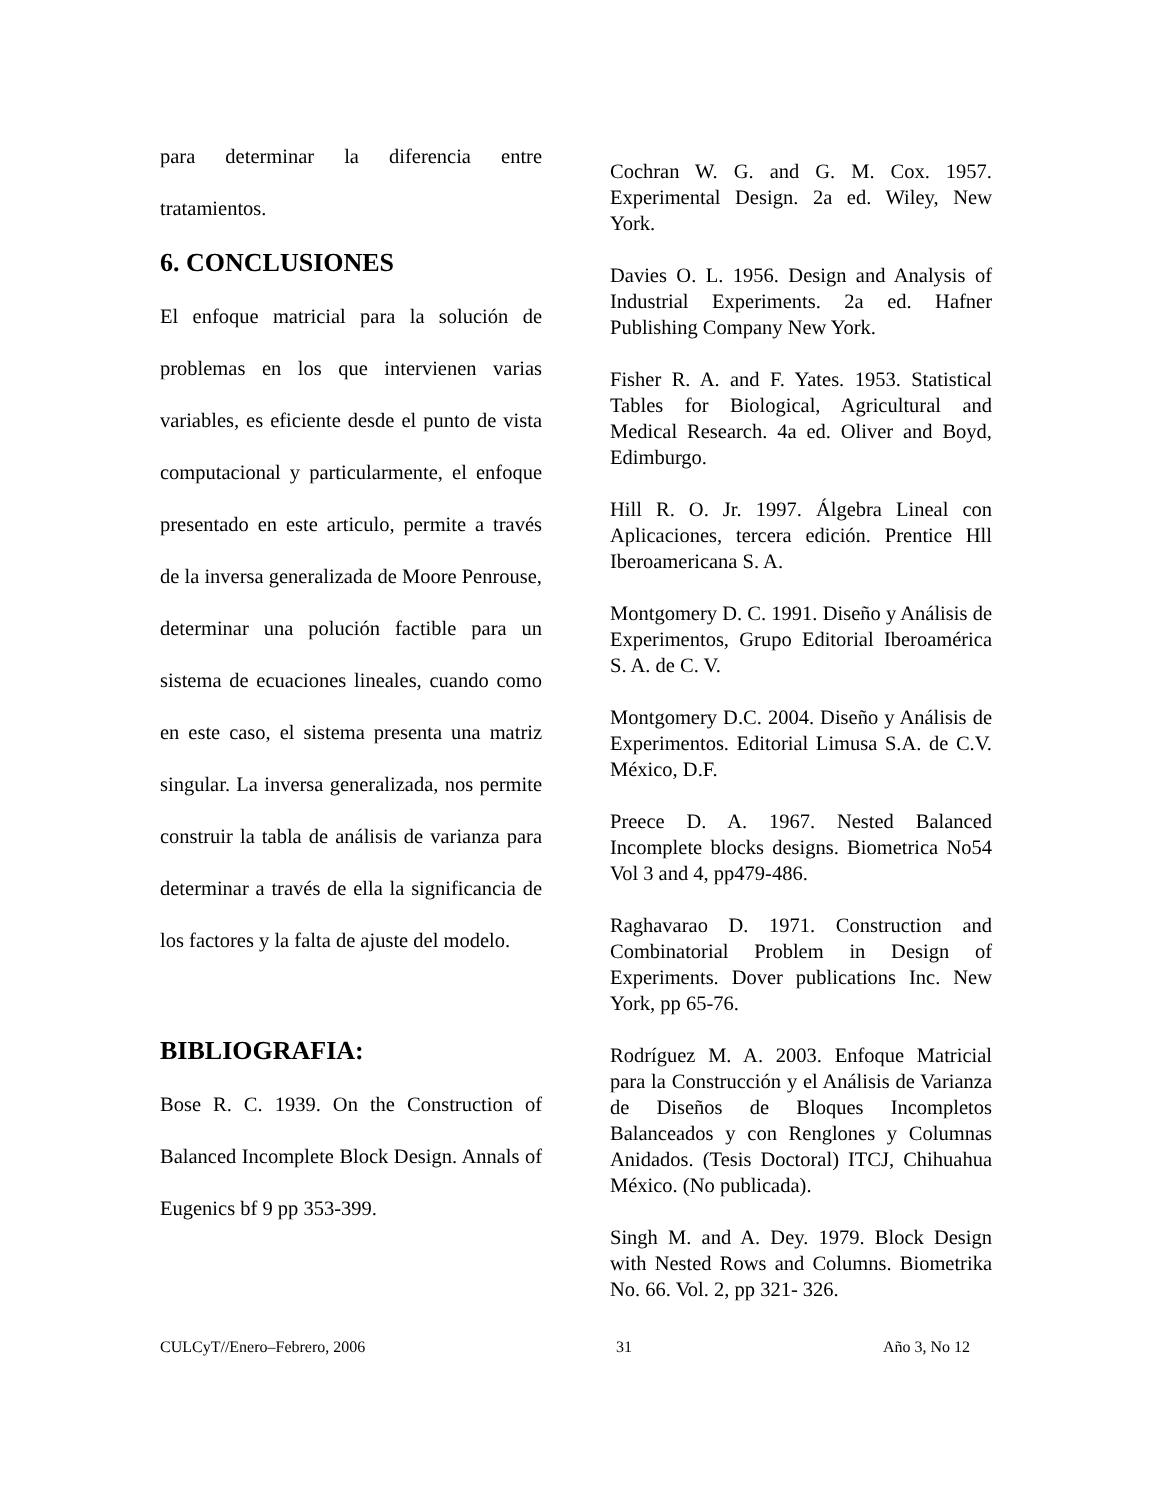para determinar la diferencia entre tratamientos.
6. CONCLUSIONES
El enfoque matricial para la solución de problemas en los que intervienen varias variables, es eficiente desde el punto de vista computacional y particularmente, el enfoque presentado en este articulo, permite a través de la inversa generalizada de Moore Penrouse, determinar una polución factible para un sistema de ecuaciones lineales, cuando como en este caso, el sistema presenta una matriz singular. La inversa generalizada, nos permite construir la tabla de análisis de varianza para determinar a través de ella la significancia de los factores y la falta de ajuste del modelo.
BIBLIOGRAFIA:
Bose R. C. 1939. On the Construction of Balanced Incomplete Block Design. Annals of Eugenics bf 9 pp 353-399.
Cochran W. G. and G. M. Cox. 1957. Experimental Design. 2a ed. Wiley, New York.
Davies O. L. 1956. Design and Analysis of Industrial Experiments. 2a ed. Hafner Publishing Company New York.
Fisher R. A. and F. Yates. 1953. Statistical Tables for Biological, Agricultural and Medical Research. 4a ed. Oliver and Boyd, Edimburgo.
Hill R. O. Jr. 1997. Álgebra Lineal con Aplicaciones, tercera edición. Prentice Hll Iberoamericana S. A.
Montgomery D. C. 1991. Diseño y Análisis de Experimentos, Grupo Editorial Iberoamérica S. A. de C. V.
Montgomery D.C. 2004. Diseño y Análisis de Experimentos. Editorial Limusa S.A. de C.V. México, D.F.
Preece D. A. 1967. Nested Balanced Incomplete blocks designs. Biometrica No54 Vol 3 and 4, pp479-486.
Raghavarao D. 1971. Construction and Combinatorial Problem in Design of Experiments. Dover publications Inc. New York, pp 65-76.
Rodríguez M. A. 2003. Enfoque Matricial para la Construcción y el Análisis de Varianza de Diseños de Bloques Incompletos Balanceados y con Renglones y Columnas Anidados. (Tesis Doctoral) ITCJ, Chihuahua México. (No publicada).
Singh M. and A. Dey. 1979. Block Design with Nested Rows and Columns. Biometrika No. 66. Vol. 2, pp 321- 326.
CULCyT//Enero–Febrero, 2006 31 Año 3, No 12